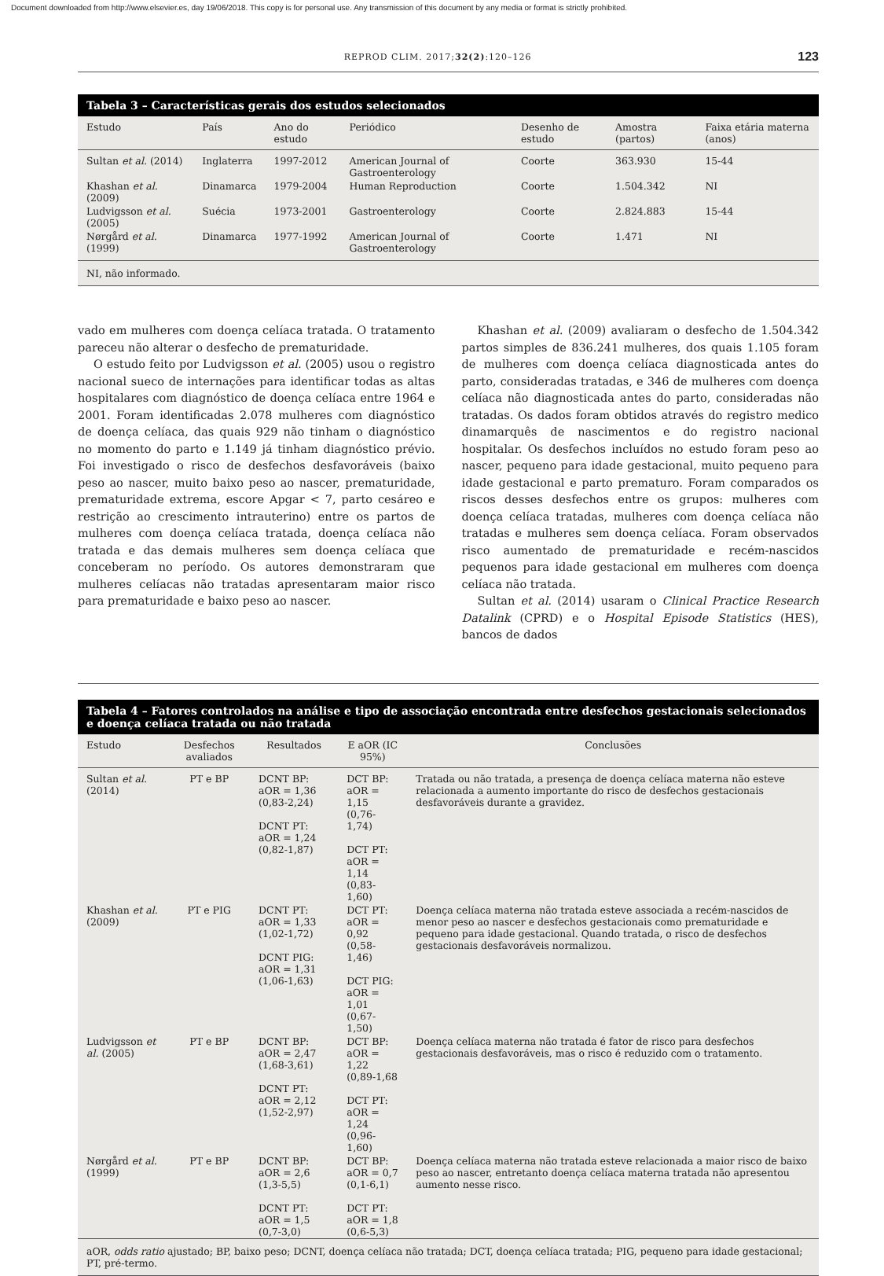Document downloaded from http://www.elsevier.es, day 19/06/2018. This copy is for personal use. Any transmission of this document by any media or format is strictly prohibited.
REPROD CLIM. 2017;32(2):120–126 123
Tabela 3 – Características gerais dos estudos selecionados
| Estudo | País | Ano do estudo | Periódico | Desenho de estudo | Amostra (partos) | Faixa etária materna (anos) |
| --- | --- | --- | --- | --- | --- | --- |
| Sultan et al. (2014) | Inglaterra | 1997-2012 | American Journal of Gastroenterology | Coorte | 363.930 | 15-44 |
| Khashan et al. (2009) | Dinamarca | 1979-2004 | Human Reproduction | Coorte | 1.504.342 | NI |
| Ludvigsson et al. (2005) | Suécia | 1973-2001 | Gastroenterology | Coorte | 2.824.883 | 15-44 |
| Nørgård et al. (1999) | Dinamarca | 1977-1992 | American Journal of Gastroenterology | Coorte | 1.471 | NI |
NI, não informado.
vado em mulheres com doença celíaca tratada. O tratamento pareceu não alterar o desfecho de prematuridade.
O estudo feito por Ludvigsson et al. (2005) usou o registro nacional sueco de internações para identificar todas as altas hospitalares com diagnóstico de doença celíaca entre 1964 e 2001. Foram identificadas 2.078 mulheres com diagnóstico de doença celíaca, das quais 929 não tinham o diagnóstico no momento do parto e 1.149 já tinham diagnóstico prévio. Foi investigado o risco de desfechos desfavoráveis (baixo peso ao nascer, muito baixo peso ao nascer, prematuridade, prematuridade extrema, escore Apgar < 7, parto cesáreo e restrição ao crescimento intrauterino) entre os partos de mulheres com doença celíaca tratada, doença celíaca não tratada e das demais mulheres sem doença celíaca que conceberam no período. Os autores demonstraram que mulheres celíacas não tratadas apresentaram maior risco para prematuridade e baixo peso ao nascer.
Khashan et al. (2009) avaliaram o desfecho de 1.504.342 partos simples de 836.241 mulheres, dos quais 1.105 foram de mulheres com doença celíaca diagnosticada antes do parto, consideradas tratadas, e 346 de mulheres com doença celíaca não diagnosticada antes do parto, consideradas não tratadas. Os dados foram obtidos através do registro medico dinamarquês de nascimentos e do registro nacional hospitalar. Os desfechos incluídos no estudo foram peso ao nascer, pequeno para idade gestacional, muito pequeno para idade gestacional e parto prematuro. Foram comparados os riscos desses desfechos entre os grupos: mulheres com doença celíaca tratadas, mulheres com doença celíaca não tratadas e mulheres sem doença celíaca. Foram observados risco aumentado de prematuridade e recém-nascidos pequenos para idade gestacional em mulheres com doença celíaca não tratada.
Sultan et al. (2014) usaram o Clinical Practice Research Datalink (CPRD) e o Hospital Episode Statistics (HES), bancos de dados
Tabela 4 – Fatores controlados na análise e tipo de associação encontrada entre desfechos gestacionais selecionados e doença celíaca tratada ou não tratada
| Estudo | Desfechos avaliados | Resultados | E aOR (IC 95%) | Conclusões |
| --- | --- | --- | --- | --- |
| Sultan et al. (2014) | PT e BP | DCNT BP: aOR = 1,36 (0,83-2,24) DCNT PT: aOR = 1,24 (0,82-1,87) | DCT BP: aOR = 1,15 (0,76-1,74) DCT PT: aOR = 1,14 (0,83-1,60) | Tratada ou não tratada, a presença de doença celíaca materna não esteve relacionada a aumento importante do risco de desfechos gestacionais desfavoráveis durante a gravidez. |
| Khashan et al. (2009) | PT e PIG | DCNT PT: aOR = 1,33 (1,02-1,72) DCNT PIG: aOR = 1,31 (1,06-1,63) | DCT PT: aOR = 0,92 (0,58-1,46) DCT PIG: aOR = 1,01 (0,67-1,50) | Doença celíaca materna não tratada esteve associada a recém-nascidos de menor peso ao nascer e desfechos gestacionais como prematuridade e pequeno para idade gestacional. Quando tratada, o risco de desfechos gestacionais desfavoráveis normalizou. |
| Ludvigsson et al. (2005) | PT e BP | DCNT BP: aOR = 2,47 (1,68-3,61) DCNT PT: aOR = 2,12 (1,52-2,97) | DCT BP: aOR = 1,22 (0,89-1,68 DCT PT: aOR = 1,24 (0,96-1,60) | Doença celíaca materna não tratada é fator de risco para desfechos gestacionais desfavoráveis, mas o risco é reduzido com o tratamento. |
| Nørgård et al. (1999) | PT e BP | DCNT BP: aOR = 2,6 (1,3-5,5) DCNT PT: aOR = 1,5 (0,7-3,0) | DCT BP: aOR = 0,7 (0,1-6,1) DCT PT: aOR = 1,8 (0,6-5,3) | Doença celíaca materna não tratada esteve relacionada a maior risco de baixo peso ao nascer, entretanto doença celíaca materna tratada não apresentou aumento nesse risco. |
aOR, odds ratio ajustado; BP, baixo peso; DCNT, doença celíaca não tratada; DCT, doença celíaca tratada; PIG, pequeno para idade gestacional; PT, pré-termo.